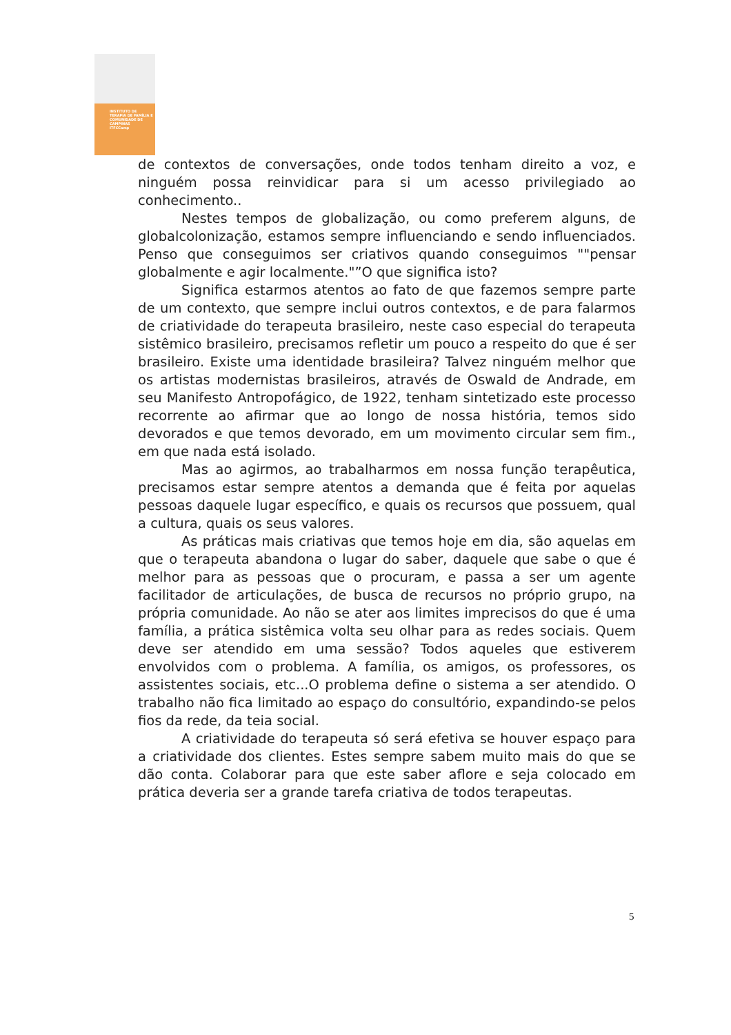INSTITUTO DE TERAPIA DE FAMÍLIA E COMUNIDADE DE CAMPINAS
ITFCCamp
de contextos de conversações, onde todos tenham direito a voz, e ninguém possa reinvidicar para si um acesso privilegiado ao conhecimento..
Nestes tempos de globalização, ou como preferem alguns, de globalcolonização, estamos sempre influenciando e sendo influenciados. Penso que conseguimos ser criativos quando conseguimos ""pensar globalmente e agir localmente."”O que significa isto?
Significa estarmos atentos ao fato de que fazemos sempre parte de um contexto, que sempre inclui outros contextos, e de para falarmos de criatividade do terapeuta brasileiro, neste caso especial do terapeuta sistêmico brasileiro, precisamos refletir um pouco a respeito do que é ser brasileiro. Existe uma identidade brasileira? Talvez ninguém melhor que os artistas modernistas brasileiros, através de Oswald de Andrade, em seu Manifesto Antropofágico, de 1922, tenham sintetizado este processo recorrente ao afirmar que ao longo de nossa história, temos sido devorados e que temos devorado, em um movimento circular sem fim., em que nada está isolado.
Mas ao agirmos, ao trabalharmos em nossa função terapêutica, precisamos estar sempre atentos a demanda que é feita por aquelas pessoas daquele lugar específico, e quais os recursos que possuem, qual a cultura, quais os seus valores.
As práticas mais criativas que temos hoje em dia, são aquelas em que o terapeuta abandona o lugar do saber, daquele que sabe o que é melhor para as pessoas que o procuram, e passa a ser um agente facilitador de articulações, de busca de recursos no próprio grupo, na própria comunidade. Ao não se ater aos limites imprecisos do que é uma família, a prática sistêmica volta seu olhar para as redes sociais. Quem deve ser atendido em uma sessão? Todos aqueles que estiverem envolvidos com o problema. A família, os amigos, os professores, os assistentes sociais, etc...O problema define o sistema a ser atendido. O trabalho não fica limitado ao espaço do consultório, expandindo-se pelos fios da rede, da teia social.
A criatividade do terapeuta só será efetiva se houver espaço para a criatividade dos clientes. Estes sempre sabem muito mais do que se dão conta. Colaborar para que este saber aflore e seja colocado em prática deveria ser a grande tarefa criativa de todos terapeutas.
5